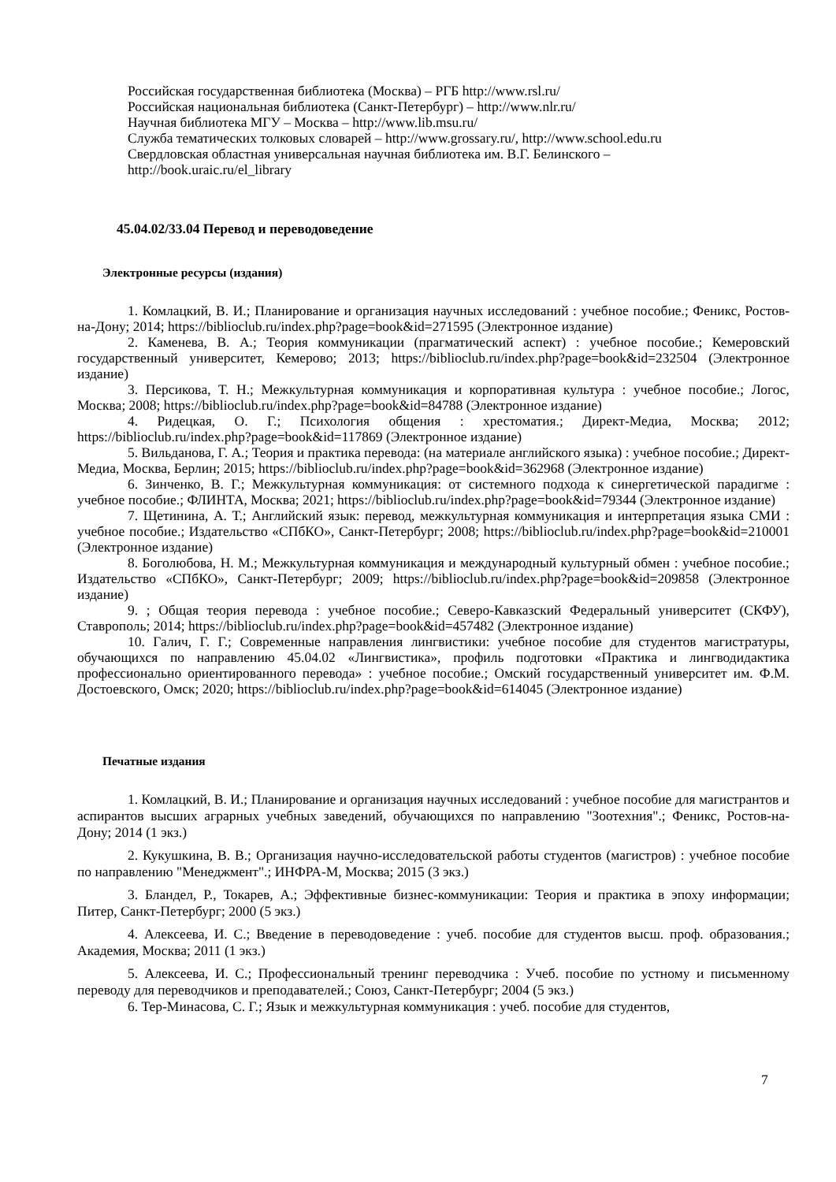Российская государственная библиотека (Москва) – РГБ http://www.rsl.ru/
Российская национальная библиотека (Санкт-Петербург) – http://www.nlr.ru/
Научная библиотека МГУ – Москва – http://www.lib.msu.ru/
Служба тематических толковых словарей – http://www.grossary.ru/, http://www.school.edu.ru
Свердловская областная универсальная научная библиотека им. В.Г. Белинского –
http://book.uraic.ru/el_library
45.04.02/33.04 Перевод и переводоведение
Электронные ресурсы (издания)
1. Комлацкий, В. И.; Планирование и организация научных исследований : учебное пособие.; Феникс, Ростов-на-Дону; 2014; https://biblioclub.ru/index.php?page=book&id=271595 (Электронное издание)
2. Каменева, В. А.; Теория коммуникации (прагматический аспект) : учебное пособие.; Кемеровский государственный университет, Кемерово; 2013; https://biblioclub.ru/index.php?page=book&id=232504 (Электронное издание)
3. Персикова, Т. Н.; Межкультурная коммуникация и корпоративная культура : учебное пособие.; Логос, Москва; 2008; https://biblioclub.ru/index.php?page=book&id=84788 (Электронное издание)
4. Ридецкая, О. Г.; Психология общения : хрестоматия.; Директ-Медиа, Москва; 2012; https://biblioclub.ru/index.php?page=book&id=117869 (Электронное издание)
5. Вильданова, Г. А.; Теория и практика перевода: (на материале английского языка) : учебное пособие.; Директ-Медиа, Москва, Берлин; 2015; https://biblioclub.ru/index.php?page=book&id=362968 (Электронное издание)
6. Зинченко, В. Г.; Межкультурная коммуникация: от системного подхода к синергетической парадигме : учебное пособие.; ФЛИНТА, Москва; 2021; https://biblioclub.ru/index.php?page=book&id=79344 (Электронное издание)
7. Щетинина, А. Т.; Английский язык: перевод, межкультурная коммуникация и интерпретация языка СМИ : учебное пособие.; Издательство «СПбКО», Санкт-Петербург; 2008; https://biblioclub.ru/index.php?page=book&id=210001 (Электронное издание)
8. Боголюбова, Н. М.; Межкультурная коммуникация и международный культурный обмен : учебное пособие.; Издательство «СПбКО», Санкт-Петербург; 2009; https://biblioclub.ru/index.php?page=book&id=209858 (Электронное издание)
9. ; Общая теория перевода : учебное пособие.; Северо-Кавказский Федеральный университет (СКФУ), Ставрополь; 2014; https://biblioclub.ru/index.php?page=book&id=457482 (Электронное издание)
10. Галич, Г. Г.; Современные направления лингвистики: учебное пособие для студентов магистратуры, обучающихся по направлению 45.04.02 «Лингвистика», профиль подготовки «Практика и лингводидактика профессионально ориентированного перевода» : учебное пособие.; Омский государственный университет им. Ф.М. Достоевского, Омск; 2020; https://biblioclub.ru/index.php?page=book&id=614045 (Электронное издание)
Печатные издания
1. Комлацкий, В. И.; Планирование и организация научных исследований : учебное пособие для магистрантов и аспирантов высших аграрных учебных заведений, обучающихся по направлению "Зоотехния".; Феникс, Ростов-на-Дону; 2014 (1 экз.)
2. Кукушкина, В. В.; Организация научно-исследовательской работы студентов (магистров) : учебное пособие по направлению "Менеджмент".; ИНФРА-М, Москва; 2015 (3 экз.)
3. Бландел, Р., Токарев, А.; Эффективные бизнес-коммуникации: Теория и практика в эпоху информации; Питер, Санкт-Петербург; 2000 (5 экз.)
4. Алексеева, И. С.; Введение в переводоведение : учеб. пособие для студентов высш. проф. образования.; Академия, Москва; 2011 (1 экз.)
5. Алексеева, И. С.; Профессиональный тренинг переводчика : Учеб. пособие по устному и письменному переводу для переводчиков и преподавателей.; Союз, Санкт-Петербург; 2004 (5 экз.)
6. Тер-Минасова, С. Г.; Язык и межкультурная коммуникация : учеб. пособие для студентов,
7